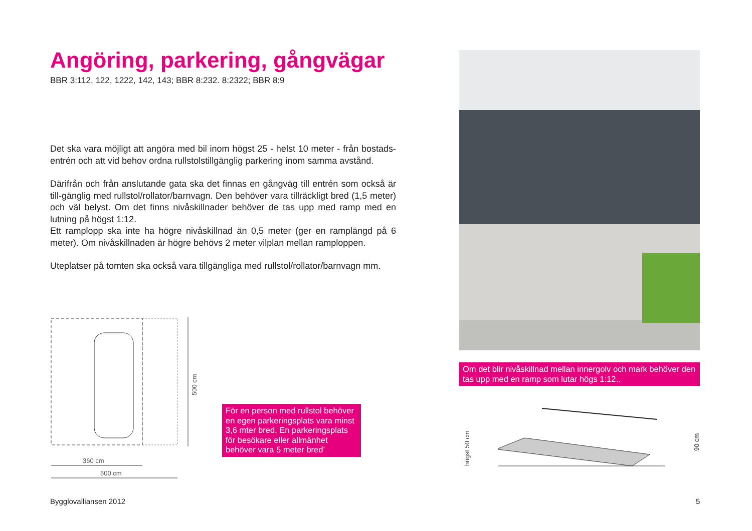Angöring, parkering, gångvägar
BBR 3:112, 122, 1222, 142, 143; BBR 8:232. 8:2322; BBR 8:9
Det ska vara möjligt att angöra med bil inom högst 25 - helst 10 meter - från bostads-entrén och att vid behov ordna rullstolstillgänglig parkering inom samma avstånd.
Därifrån och från anslutande gata ska det finnas en gångväg till entrén som också är till-gänglig med rullstol/rollator/barnvagn. Den behöver vara tillräckligt bred (1,5 meter) och väl belyst. Om det finns nivåskillnader behöver de tas upp med ramp med en lutning på högst 1:12.
Ett ramplopp ska inte ha högre nivåskillnad än 0,5 meter (ger en ramplängd på 6 meter). Om nivåskillnaden är högre behövs 2 meter vilplan mellan ramploppen.
Uteplatser på tomten ska också vara tillgängliga med rullstol/rollator/barnvagn mm.
500 cm
360 cm
500 cm
För en person med rullstol behöver en egen parkeringsplats vara minst 3,6 mter bred. En parkeringsplats för besökare eller allmänhet behöver vara 5 meter bred’
Om det blir nivåskillnad mellan innergolv och mark behöver den tas upp med en ramp som lutar högs 1:12..
högst 50 cm
90 cm
Bygglovalliansen 2012 5